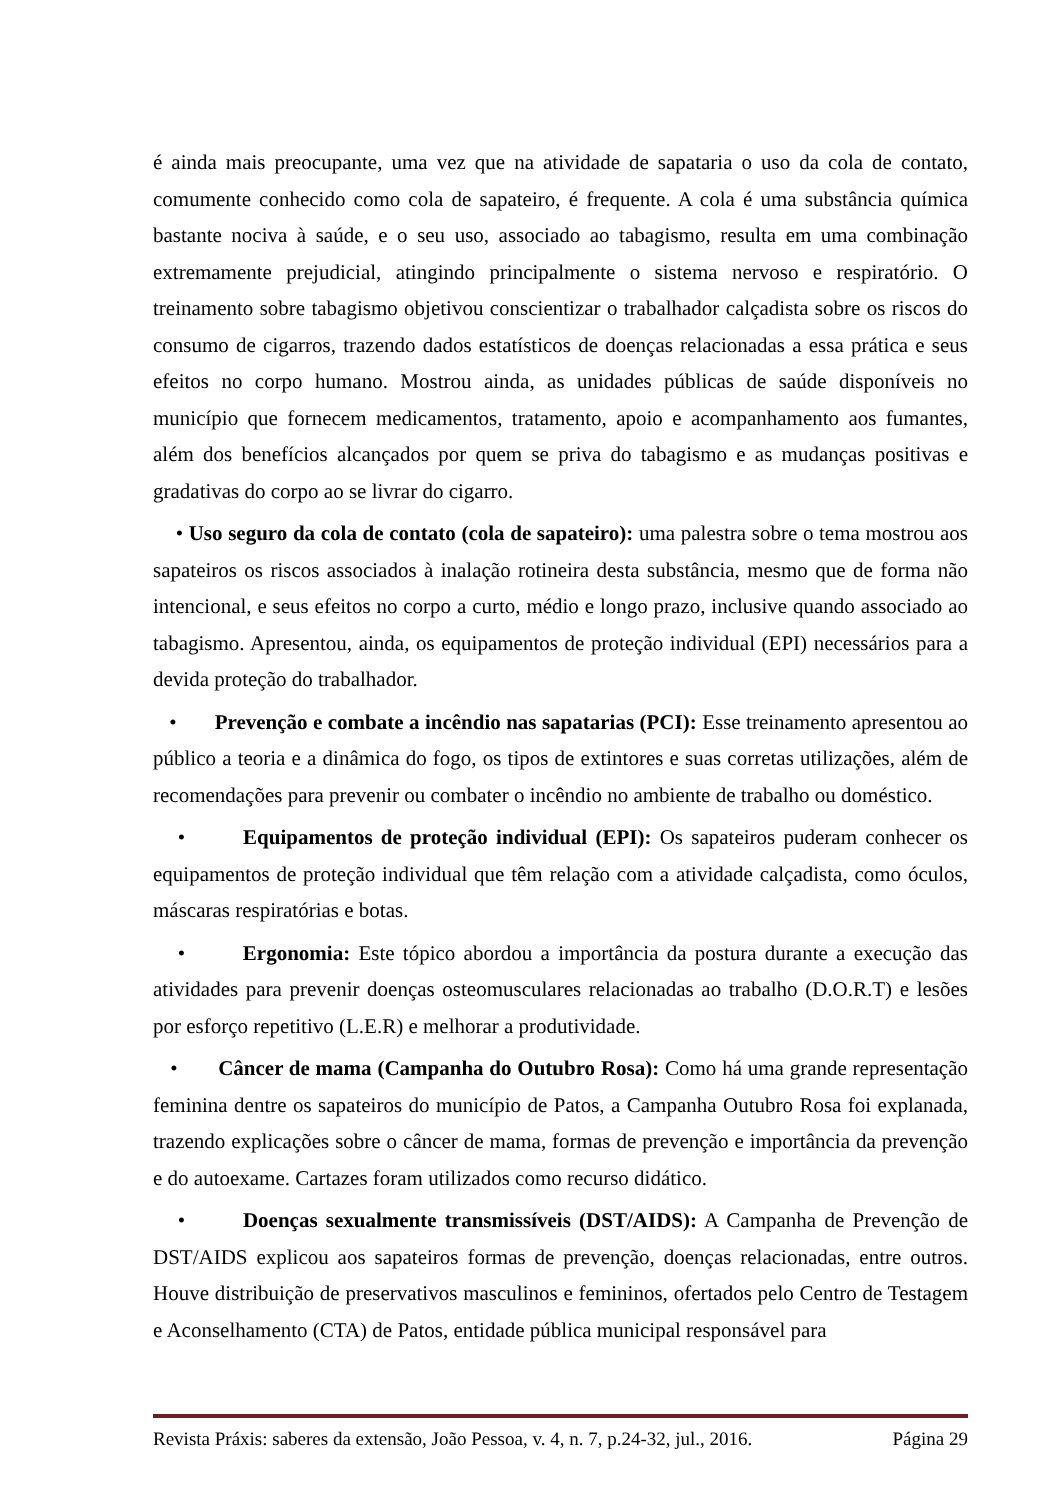é ainda mais preocupante, uma vez que na atividade de sapataria o uso da cola de contato, comumente conhecido como cola de sapateiro, é frequente. A cola é uma substância química bastante nociva à saúde, e o seu uso, associado ao tabagismo, resulta em uma combinação extremamente prejudicial, atingindo principalmente o sistema nervoso e respiratório. O treinamento sobre tabagismo objetivou conscientizar o trabalhador calçadista sobre os riscos do consumo de cigarros, trazendo dados estatísticos de doenças relacionadas a essa prática e seus efeitos no corpo humano. Mostrou ainda, as unidades públicas de saúde disponíveis no município que fornecem medicamentos, tratamento, apoio e acompanhamento aos fumantes, além dos benefícios alcançados por quem se priva do tabagismo e as mudanças positivas e gradativas do corpo ao se livrar do cigarro.
• Uso seguro da cola de contato (cola de sapateiro): uma palestra sobre o tema mostrou aos sapateiros os riscos associados à inalação rotineira desta substância, mesmo que de forma não intencional, e seus efeitos no corpo a curto, médio e longo prazo, inclusive quando associado ao tabagismo. Apresentou, ainda, os equipamentos de proteção individual (EPI) necessários para a devida proteção do trabalhador.
• Prevenção e combate a incêndio nas sapatarias (PCI): Esse treinamento apresentou ao público a teoria e a dinâmica do fogo, os tipos de extintores e suas corretas utilizações, além de recomendações para prevenir ou combater o incêndio no ambiente de trabalho ou doméstico.
• Equipamentos de proteção individual (EPI): Os sapateiros puderam conhecer os equipamentos de proteção individual que têm relação com a atividade calçadista, como óculos, máscaras respiratórias e botas.
• Ergonomia: Este tópico abordou a importância da postura durante a execução das atividades para prevenir doenças osteomusculares relacionadas ao trabalho (D.O.R.T) e lesões por esforço repetitivo (L.E.R) e melhorar a produtividade.
• Câncer de mama (Campanha do Outubro Rosa): Como há uma grande representação feminina dentre os sapateiros do município de Patos, a Campanha Outubro Rosa foi explanada, trazendo explicações sobre o câncer de mama, formas de prevenção e importância da prevenção e do autoexame. Cartazes foram utilizados como recurso didático.
• Doenças sexualmente transmissíveis (DST/AIDS): A Campanha de Prevenção de DST/AIDS explicou aos sapateiros formas de prevenção, doenças relacionadas, entre outros. Houve distribuição de preservativos masculinos e femininos, ofertados pelo Centro de Testagem e Aconselhamento (CTA) de Patos, entidade pública municipal responsável para
Revista Práxis: saberes da extensão, João Pessoa, v. 4, n. 7, p.24-32, jul., 2016. Página 29